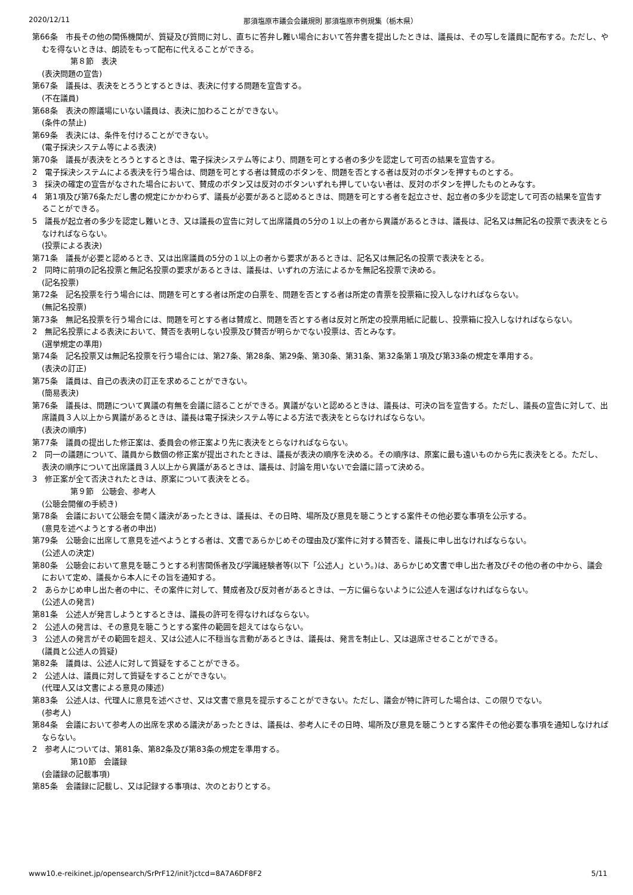2020/12/11 那須塩原市議会会議規則 那須塩原市例規集（栃木県）
第66条　市長その他の関係機関が、質疑及び質問に対し、直ちに答弁し難い場合において答弁書を提出したときは、議長は、その写しを議員に配布する。ただし、やむを得ないときは、朗読をもって配布に代えることができる。
第８節　表決
(表決問題の宣告)
第67条　議長は、表決をとろうとするときは、表決に付する問題を宣告する。
(不在議員)
第68条　表決の際議場にいない議員は、表決に加わることができない。
(条件の禁止)
第69条　表決には、条件を付けることができない。
(電子採決システム等による表決)
第70条　議長が表決をとろうとするときは、電子採決システム等により、問題を可とする者の多少を認定して可否の結果を宣告する。
2　電子採決システムによる表決を行う場合は、問題を可とする者は賛成のボタンを、問題を否とする者は反対のボタンを押すものとする。
3　採決の確定の宣告がなされた場合において、賛成のボタン又は反対のボタンいずれも押していない者は、反対のボタンを押したものとみなす。
4　第1項及び第76条ただし書の規定にかかわらず、議長が必要があると認めるときは、問題を可とする者を起立させ、起立者の多少を認定して可否の結果を宣告することができる。
5　議長が起立者の多少を認定し難いとき、又は議長の宣告に対して出席議員の5分の１以上の者から異議があるときは、議長は、記名又は無記名の投票で表決をとらなければならない。
(投票による表決)
第71条　議長が必要と認めるとき、又は出席議員の5分の１以上の者から要求があるときは、記名又は無記名の投票で表決をとる。
2　同時に前項の記名投票と無記名投票の要求があるときは、議長は、いずれの方法によるかを無記名投票で決める。
(記名投票)
第72条　記名投票を行う場合には、問題を可とする者は所定の白票を、問題を否とする者は所定の青票を投票箱に投入しなければならない。
(無記名投票)
第73条　無記名投票を行う場合には、問題を可とする者は賛成と、問題を否とする者は反対と所定の投票用紙に記載し、投票箱に投入しなければならない。
2　無記名投票による表決において、賛否を表明しない投票及び賛否が明らかでない投票は、否とみなす。
(選挙規定の準用)
第74条　記名投票又は無記名投票を行う場合には、第27条、第28条、第29条、第30条、第31条、第32条第１項及び第33条の規定を準用する。
(表決の訂正)
第75条　議員は、自己の表決の訂正を求めることができない。
(簡易表決)
第76条　議長は、問題について異議の有無を会議に諮ることができる。異議がないと認めるときは、議長は、可決の旨を宣告する。ただし、議長の宣告に対して、出席議員３人以上から異議があるときは、議長は電子採決システム等による方法で表決をとらなければならない。
(表決の順序)
第77条　議員の提出した修正案は、委員会の修正案より先に表決をとらなければならない。
2　同一の議題について、議員から数個の修正案が提出されたときは、議長が表決の順序を決める。その順序は、原案に最も遠いものから先に表決をとる。ただし、表決の順序について出席議員３人以上から異議があるときは、議長は、討論を用いないで会議に諮って決める。
3　修正案が全て否決されたときは、原案について表決をとる。
第９節　公聴会、参考人
(公聴会開催の手続き)
第78条　会議において公聴会を開く議決があったときは、議長は、その日時、場所及び意見を聴こうとする案件その他必要な事項を公示する。
(意見を述べようとする者の申出)
第79条　公聴会に出席して意見を述べようとする者は、文書であらかじめその理由及び案件に対する賛否を、議長に申し出なければならない。
(公述人の決定)
第80条　公聴会において意見を聴こうとする利害関係者及び学識経験者等(以下「公述人」という。)は、あらかじめ文書で申し出た者及びその他の者の中から、議会において定め、議長から本人にその旨を通知する。
2　あらかじめ申し出た者の中に、その案件に対して、賛成者及び反対者があるときは、一方に偏らないように公述人を選ばなければならない。
(公述人の発言)
第81条　公述人が発言しようとするときは、議長の許可を得なければならない。
2　公述人の発言は、その意見を聴こうとする案件の範囲を超えてはならない。
3　公述人の発言がその範囲を超え、又は公述人に不穏当な言動があるときは、議長は、発言を制止し、又は退席させることができる。
(議員と公述人の質疑)
第82条　議員は、公述人に対して質疑をすることができる。
2　公述人は、議員に対して質疑をすることができない。
(代理人又は文書による意見の陳述)
第83条　公述人は、代理人に意見を述べさせ、又は文書で意見を提示することができない。ただし、議会が特に許可した場合は、この限りでない。
(参考人)
第84条　会議において参考人の出席を求める議決があったときは、議長は、参考人にその日時、場所及び意見を聴こうとする案件その他必要な事項を通知しなければならない。
2　参考人については、第81条、第82条及び第83条の規定を準用する。
第10節　会議録
(会議録の記載事項)
第85条　会議録に記載し、又は記録する事項は、次のとおりとする。
www10.e-reikinet.jp/opensearch/SrPrF12/init?jctcd=8A7A6DF8F2 5/11